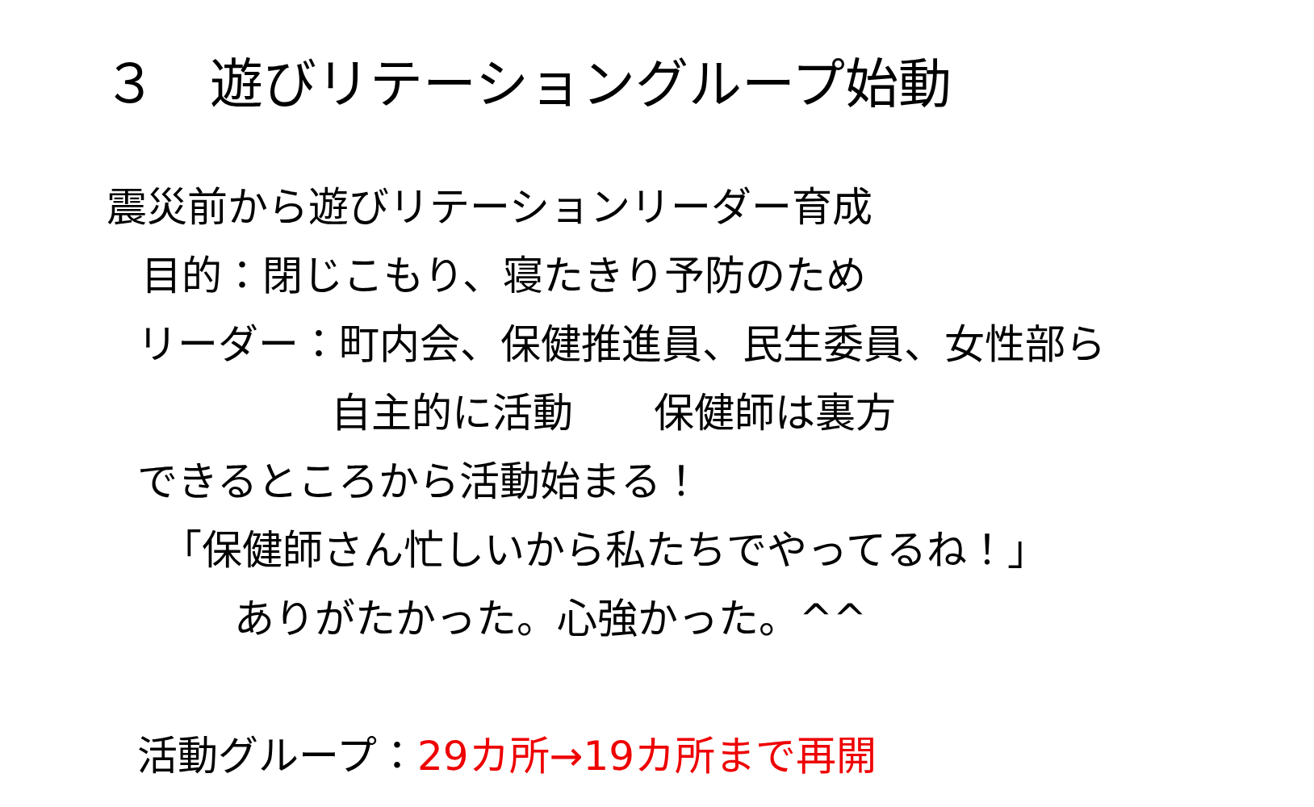３　遊びリテーショングループ始動
震災前から遊びリテーションリーダー育成
目的：閉じこもり、寝たきり予防のため
リーダー：町内会、保健推進員、民生委員、女性部ら
自主的に活動　　保健師は裏方
できるところから活動始まる！
「保健師さん忙しいから私たちでやってるね！」
ありがたかった。心強かった。^^
活動グループ：29カ所→19カ所まで再開